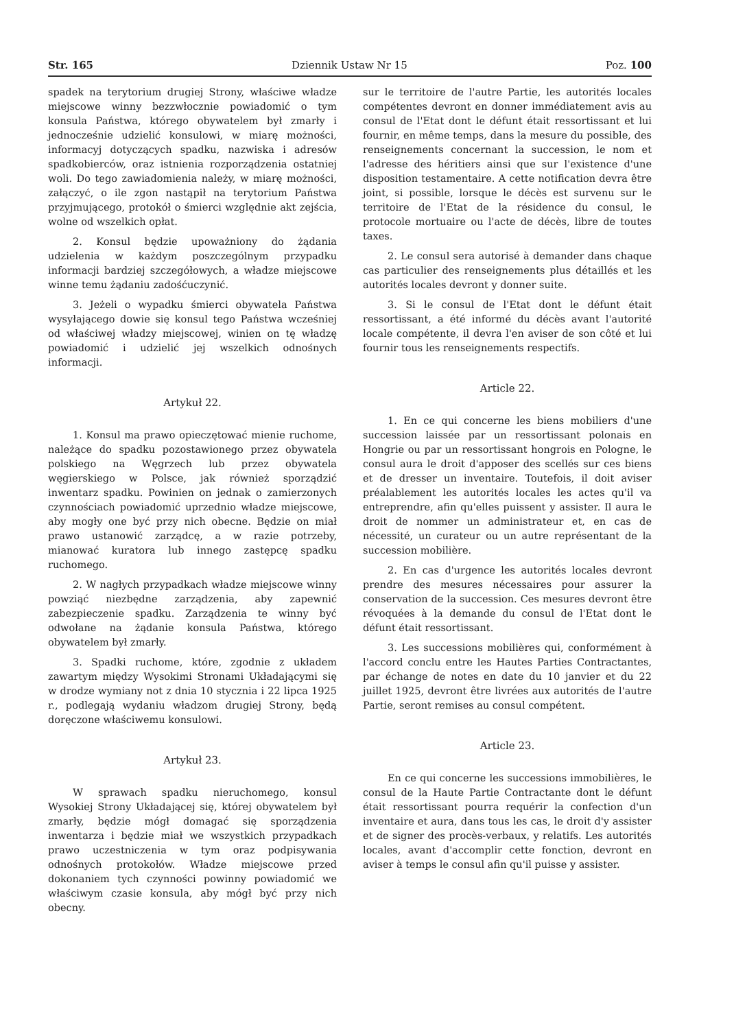Str. 165 Dziennik Ustaw Nr 15 Poz. 100
spadek na terytorium drugiej Strony, właściwe władze miejscowe winny bezzwłocznie powiadomić o tym konsula Państwa, którego obywatelem był zmarły i jednocześnie udzielić konsulowi, w miarę możności, informacyj dotyczących spadku, nazwiska i adresów spadkobierców, oraz istnienia rozporządzenia ostatniej woli. Do tego zawiadomienia należy, w miarę możności, załączyć, o ile zgon nastąpił na terytorium Państwa przyjmującego, protokół o śmierci względnie akt zejścia, wolne od wszelkich opłat.
2. Konsul będzie upoważniony do żądania udzielenia w każdym poszczególnym przypadku informacji bardziej szczegółowych, a władze miejscowe winne temu żądaniu zadośćuczynić.
3. Jeżeli o wypadku śmierci obywatela Państwa wysyłającego dowie się konsul tego Państwa wcześniej od właściwej władzy miejscowej, winien on tę władzę powiadomić i udzielić jej wszelkich odnośnych informacji.
Artykuł 22.
1. Konsul ma prawo opieczętować mienie ruchome, należące do spadku pozostawionego przez obywatela polskiego na Węgrzech lub przez obywatela węgierskiego w Polsce, jak również sporządzić inwentarz spadku. Powinien on jednak o zamierzonych czynnościach powiadomić uprzednio władze miejscowe, aby mogły one być przy nich obecne. Będzie on miał prawo ustanowić zarządcę, a w razie potrzeby, mianować kuratora lub innego zastępcę spadku ruchomego.
2. W nagłych przypadkach władze miejscowe winny powziąć niezbędne zarządzenia, aby zapewnić zabezpieczenie spadku. Zarządzenia te winny być odwołane na żądanie konsula Państwa, którego obywatelem był zmarły.
3. Spadki ruchome, które, zgodnie z układem zawartym między Wysokimi Stronami Układającymi się w drodze wymiany not z dnia 10 stycznia i 22 lipca 1925 r., podlegają wydaniu władzom drugiej Strony, będą doręczone właściwemu konsulowi.
Artykuł 23.
W sprawach spadku nieruchomego, konsul Wysokiej Strony Układającej się, której obywatelem był zmarły, będzie mógł domagać się sporządzenia inwentarza i będzie miał we wszystkich przypadkach prawo uczestniczenia w tym oraz podpisywania odnośnych protokołów. Władze miejscowe przed dokonaniem tych czynności powinny powiadomić we właściwym czasie konsula, aby mógł być przy nich obecny.
sur le territoire de l'autre Partie, les autorités locales compétentes devront en donner immédiatement avis au consul de l'Etat dont le défunt était ressortissant et lui fournir, en même temps, dans la mesure du possible, des renseignements concernant la succession, le nom et l'adresse des héritiers ainsi que sur l'existence d'une disposition testamentaire. A cette notification devra être joint, si possible, lorsque le décès est survenu sur le territoire de l'Etat de la résidence du consul, le protocole mortuaire ou l'acte de décès, libre de toutes taxes.
2. Le consul sera autorisé à demander dans chaque cas particulier des renseignements plus détaillés et les autorités locales devront y donner suite.
3. Si le consul de l'Etat dont le défunt était ressortissant, a été informé du décès avant l'autorité locale compétente, il devra l'en aviser de son côté et lui fournir tous les renseignements respectifs.
Article 22.
1. En ce qui concerne les biens mobiliers d'une succession laissée par un ressortissant polonais en Hongrie ou par un ressortissant hongrois en Pologne, le consul aura le droit d'apposer des scellés sur ces biens et de dresser un inventaire. Toutefois, il doit aviser préalablement les autorités locales les actes qu'il va entreprendre, afin qu'elles puissent y assister. Il aura le droit de nommer un administrateur et, en cas de nécessité, un curateur ou un autre représentant de la succession mobilière.
2. En cas d'urgence les autorités locales devront prendre des mesures nécessaires pour assurer la conservation de la succession. Ces mesures devront être révoquées à la demande du consul de l'Etat dont le défunt était ressortissant.
3. Les successions mobilières qui, conformément à l'accord conclu entre les Hautes Parties Contractantes, par échange de notes en date du 10 janvier et du 22 juillet 1925, devront être livrées aux autorités de l'autre Partie, seront remises au consul compétent.
Article 23.
En ce qui concerne les successions immobilières, le consul de la Haute Partie Contractante dont le défunt était ressortissant pourra requérir la confection d'un inventaire et aura, dans tous les cas, le droit d'y assister et de signer des procès-verbaux, y relatifs. Les autorités locales, avant d'accomplir cette fonction, devront en aviser à temps le consul afin qu'il puisse y assister.